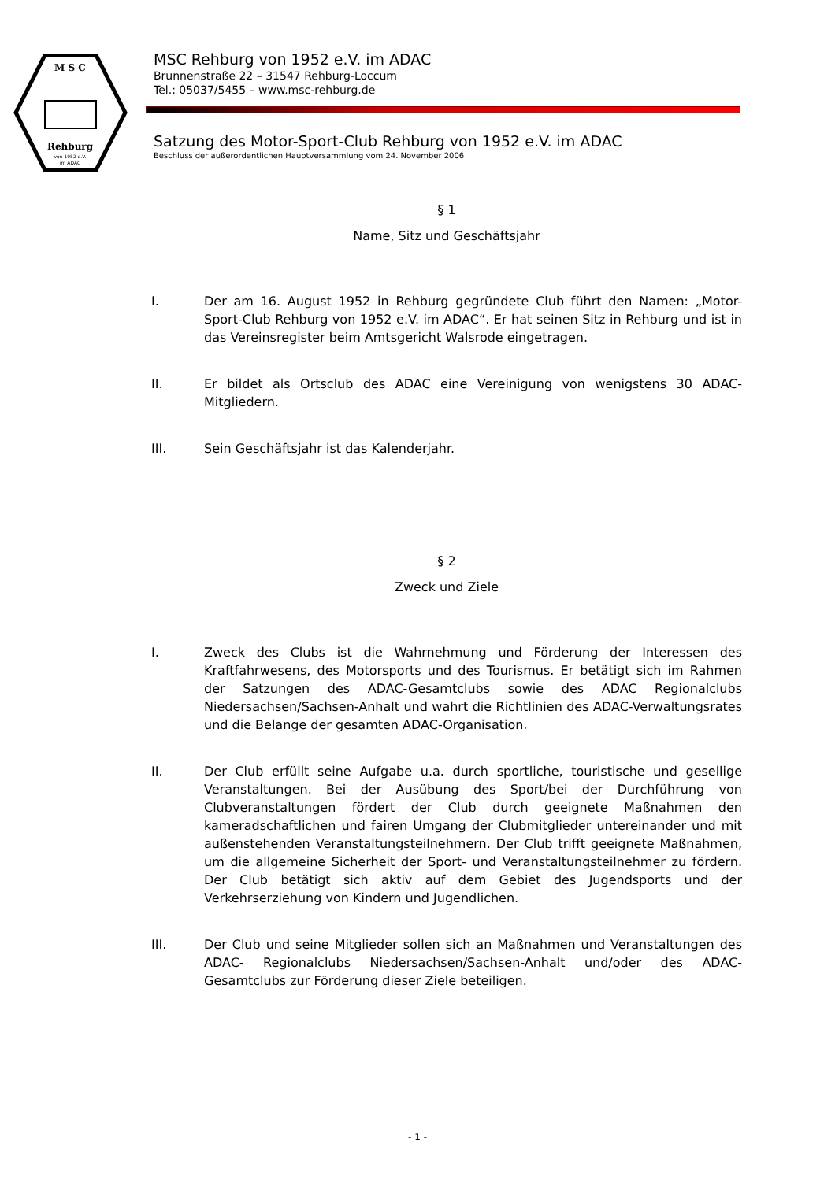M S C
Rehburg
von 1952 e.V.
im ADAC
MSC Rehburg von 1952 e.V. im ADAC
Brunnenstraße 22 – 31547 Rehburg-Loccum
Tel.: 05037/5455 – www.msc-rehburg.de
Satzung des Motor-Sport-Club Rehburg von 1952 e.V. im ADAC
Beschluss der außerordentlichen Hauptversammlung vom 24. November 2006
§ 1
Name, Sitz und Geschäftsjahr
I. Der am 16. August 1952 in Rehburg gegründete Club führt den Namen: „Motor-Sport-Club Rehburg von 1952 e.V. im ADAC“. Er hat seinen Sitz in Rehburg und ist in das Vereinsregister beim Amtsgericht Walsrode eingetragen.
II. Er bildet als Ortsclub des ADAC eine Vereinigung von wenigstens 30 ADAC-Mitgliedern.
III. Sein Geschäftsjahr ist das Kalenderjahr.
§ 2
Zweck und Ziele
I. Zweck des Clubs ist die Wahrnehmung und Förderung der Interessen des Kraftfahrwesens, des Motorsports und des Tourismus. Er betätigt sich im Rahmen der Satzungen des ADAC-Gesamtclubs sowie des ADAC Regionalclubs Niedersachsen/Sachsen-Anhalt und wahrt die Richtlinien des ADAC-Verwaltungsrates und die Belange der gesamten ADAC-Organisation.
II. Der Club erfüllt seine Aufgabe u.a. durch sportliche, touristische und gesellige Veranstaltungen. Bei der Ausübung des Sport/bei der Durchführung von Clubveranstaltungen fördert der Club durch geeignete Maßnahmen den kameradschaftlichen und fairen Umgang der Clubmitglieder untereinander und mit außenstehenden Veranstaltungsteilnehmern. Der Club trifft geeignete Maßnahmen, um die allgemeine Sicherheit der Sport- und Veranstaltungsteilnehmer zu fördern. Der Club betätigt sich aktiv auf dem Gebiet des Jugendsports und der Verkehrserziehung von Kindern und Jugendlichen.
III. Der Club und seine Mitglieder sollen sich an Maßnahmen und Veranstaltungen des ADAC- Regionalclubs Niedersachsen/Sachsen-Anhalt und/oder des ADAC-Gesamtclubs zur Förderung dieser Ziele beteiligen.
- 1 -